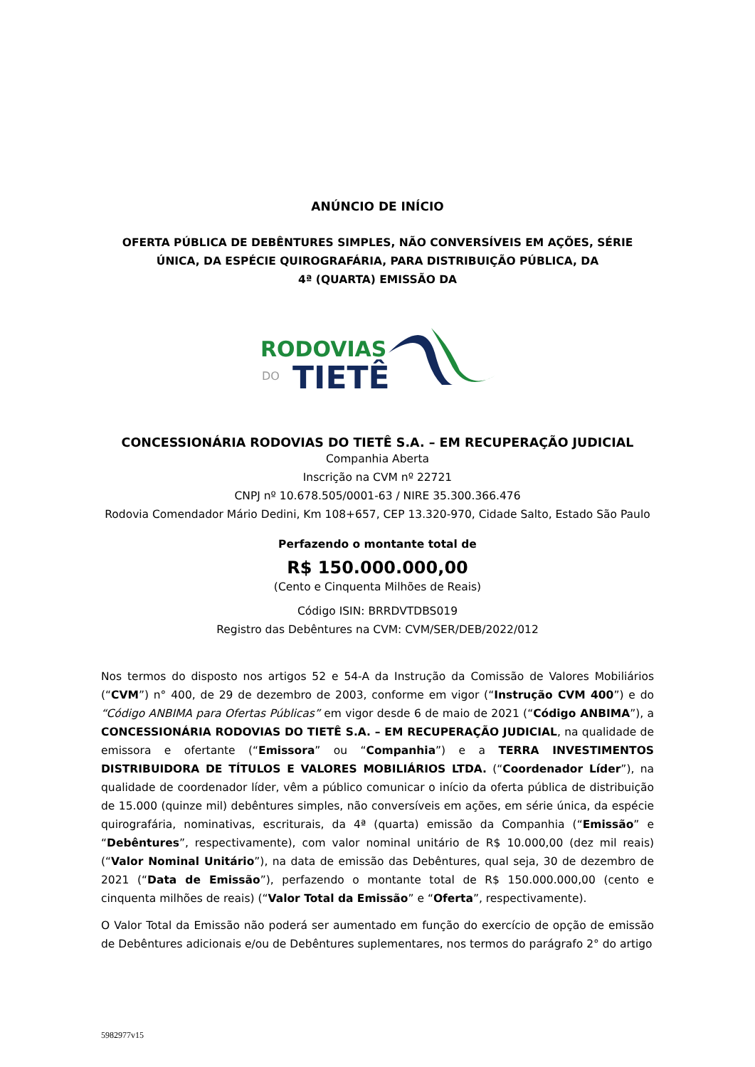ANÚNCIO DE INÍCIO
OFERTA PÚBLICA DE DEBÊNTURES SIMPLES, NÃO CONVERSÍVEIS EM AÇÕES, SÉRIE
ÚNICA, DA ESPÉCIE QUIROGRAFÁRIA, PARA DISTRIBUIÇÃO PÚBLICA, DA
4ª (QUARTA) EMISSÃO DA
RODOVIAS
DO
TIETÊ
CONCESSIONÁRIA RODOVIAS DO TIETÊ S.A. – EM RECUPERAÇÃO JUDICIAL
Companhia Aberta
Inscrição na CVM nº 22721
CNPJ nº 10.678.505/0001-63 / NIRE 35.300.366.476
Rodovia Comendador Mário Dedini, Km 108+657, CEP 13.320-970, Cidade Salto, Estado São Paulo
Perfazendo o montante total de
R$ 150.000.000,00
(Cento e Cinquenta Milhões de Reais)
Código ISIN: BRRDVTDBS019
Registro das Debêntures na CVM: CVM/SER/DEB/2022/012
Nos termos do disposto nos artigos 52 e 54-A da Instrução da Comissão de Valores Mobiliários (“CVM”) n° 400, de 29 de dezembro de 2003, conforme em vigor (“Instrução CVM 400”) e do “Código ANBIMA para Ofertas Públicas” em vigor desde 6 de maio de 2021 (“Código ANBIMA”), a CONCESSIONÁRIA RODOVIAS DO TIETÊ S.A. – EM RECUPERAÇÃO JUDICIAL, na qualidade de emissora e ofertante (“Emissora” ou “Companhia”) e a TERRA INVESTIMENTOS DISTRIBUIDORA DE TÍTULOS E VALORES MOBILIÁRIOS LTDA. (“Coordenador Líder”), na qualidade de coordenador líder, vêm a público comunicar o início da oferta pública de distribuição de 15.000 (quinze mil) debêntures simples, não conversíveis em ações, em série única, da espécie quirografária, nominativas, escriturais, da 4ª (quarta) emissão da Companhia (“Emissão” e “Debêntures”, respectivamente), com valor nominal unitário de R$ 10.000,00 (dez mil reais) (“Valor Nominal Unitário”), na data de emissão das Debêntures, qual seja, 30 de dezembro de 2021 (“Data de Emissão”), perfazendo o montante total de R$ 150.000.000,00 (cento e cinquenta milhões de reais) (“Valor Total da Emissão” e “Oferta”, respectivamente).
O Valor Total da Emissão não poderá ser aumentado em função do exercício de opção de emissão de Debêntures adicionais e/ou de Debêntures suplementares, nos termos do parágrafo 2° do artigo
5982977v15